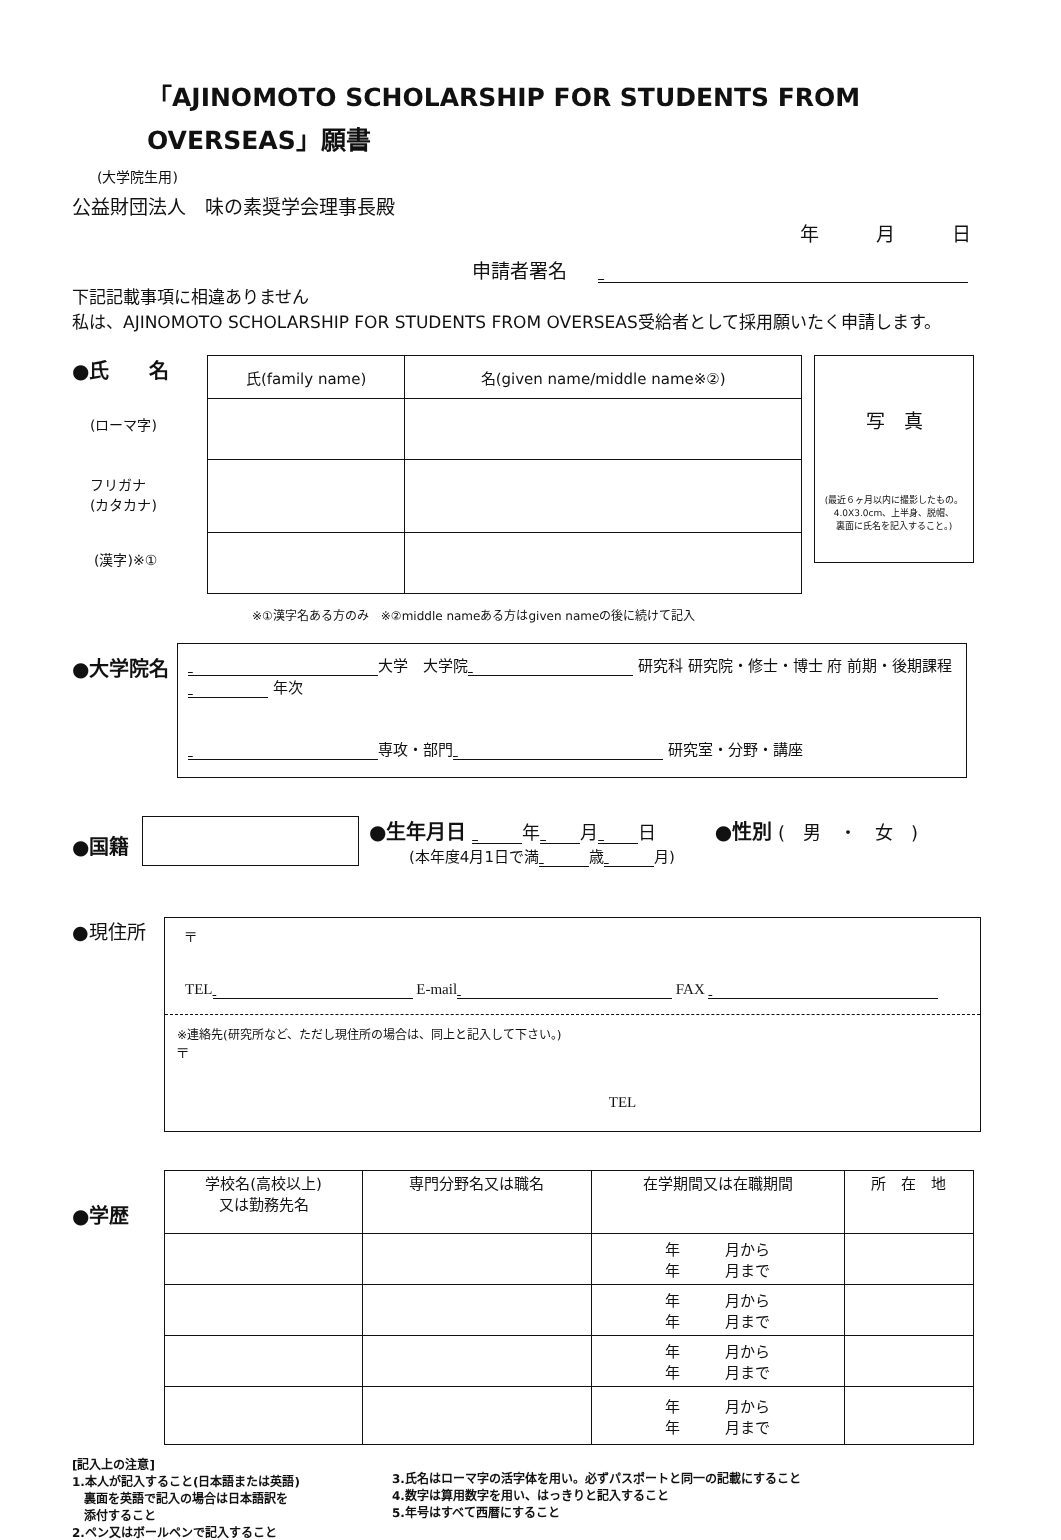「AJINOMOTO SCHOLARSHIP FOR STUDENTS FROM OVERSEAS」願書
(大学院生用)
公益財団法人　味の素奨学会理事長殿
年　　　月　　　日
申請者署名
下記記載事項に相違ありません
私は、AJINOMOTO SCHOLARSHIP FOR STUDENTS FROM OVERSEAS受給者として採用願いたく申請します。
●氏　　名
(ローマ字)
フリガナ
(カタカナ)
(漢字)※①
| 氏(family name) | 名(given name/middle name※②) |
| --- | --- |
写　真
(最近６ヶ月以内に撮影したもの。
4.0X3.0cm、上半身、脱帽、
裏面に氏名を記入すること。)
※①漢字名ある方のみ　※②middle nameある方はgiven nameの後に続けて記入
●大学院名
大学　大学院 研究科 研究院・修士・博士 府 前期・後期課程 年次
専攻・部門 研究室・分野・講座
●国籍
●生年月日 年 月 日
(本年度4月1日で満 歳 月)
●性別 (　男　・　女　)
●現住所
〒
TEL E-mail FAX
※連絡先(研究所など、ただし現住所の場合は、同上と記入して下さい。)
〒
TEL
●学歴
| 学校名(高校以上) 又は勤務先名 | 専門分野名又は職名 | 在学期間又は在職期間 | 所 在 地 |
| --- | --- | --- | --- |
| | | 年 月から 年 月まで | |
| | | 年 月から 年 月まで | |
| | | 年 月から 年 月まで | |
| | | 年 月から 年 月まで | |
[記入上の注意]
1.本人が記入すること(日本語または英語)
　裏面を英語で記入の場合は日本語訳を
　添付すること
2.ペン又はボールペンで記入すること
3.氏名はローマ字の活字体を用い。必ずパスポートと同一の記載にすること
4.数字は算用数字を用い、はっきりと記入すること
5.年号はすべて西暦にすること